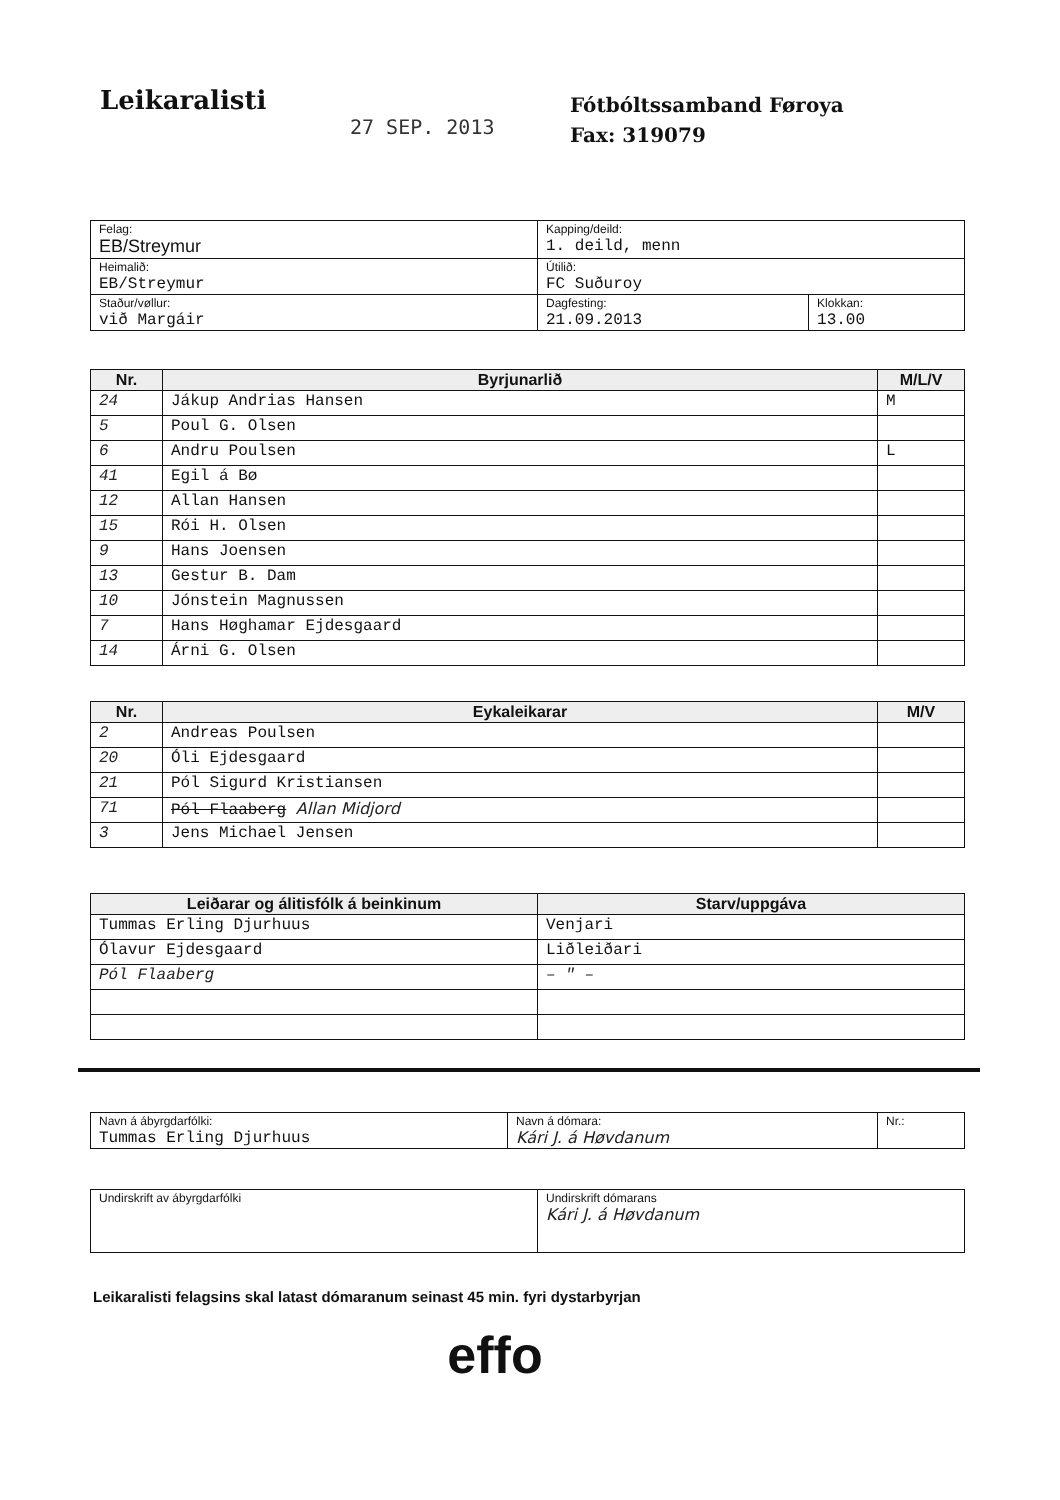Leikaralisti
27 SEP. 2013
Fótbóltssamband Føroya
Fax: 319079
| Felag: EB/Streymur | Kapping/deild: 1. deild, menn | |
| Heimalið: EB/Streymur | Útilið: FC Suðuroy | |
| Staður/vøllur: við Margáir | Dagfesting: 21.09.2013 | Klokkan: 13.00 |
| Nr. | Byrjunarlið | M/L/V |
| --- | --- | --- |
| 24 | Jákup Andrias Hansen | M |
| 5 | Poul G. Olsen | |
| 6 | Andru Poulsen | L |
| 41 | Egil á Bø | |
| 12 | Allan Hansen | |
| 15 | Rói H. Olsen | |
| 9 | Hans Joensen | |
| 13 | Gestur B. Dam | |
| 10 | Jónstein Magnussen | |
| 7 | Hans Høghamar Ejdesgaard | |
| 14 | Árni G. Olsen | |
| Nr. | Eykaleikarar | M/V |
| --- | --- | --- |
| 2 | Andreas Poulsen | |
| 20 | Óli Ejdesgaard | |
| 21 | Pól Sigurd Kristiansen | |
| 71 | Pól Flaaberg Allan Midjord | |
| 3 | Jens Michael Jensen | |
| Leiðarar og álitisfólk á beinkinum | Starv/uppgáva |
| --- | --- |
| Tummas Erling Djurhuus | Venjari |
| Ólavur Ejdesgaard | Liðleiðari |
| Pól Flaaberg | – " – |
| Navn á ábyrgdarfólki: Tummas Erling Djurhuus | Navn á dómara: Kári J. á Høvdanum | Nr.: |
| Undirskrift av ábyrgdarfólki | Undirskrift dómarans Kári J. á Høvdanum |
Leikaralisti felagsins skal latast dómaranum seinast 45 min. fyri dystarbyrjan
effo